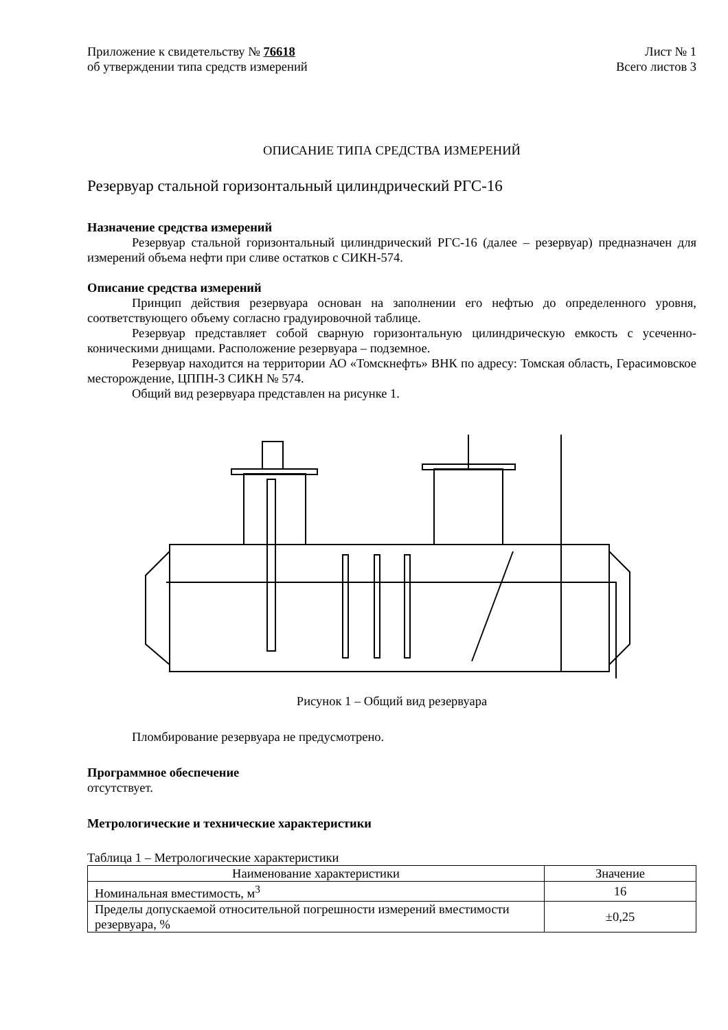Приложение к свидетельству № 76618
об утверждении типа средств измерений
Лист № 1
Всего листов 3
ОПИСАНИЕ ТИПА СРЕДСТВА ИЗМЕРЕНИЙ
Резервуар стальной горизонтальный цилиндрический РГС-16
Назначение средства измерений
Резервуар стальной горизонтальный цилиндрический РГС-16 (далее – резервуар) предназначен для измерений объема нефти при сливе остатков с СИКН-574.
Описание средства измерений
Принцип действия резервуара основан на заполнении его нефтью до определенного уровня, соответствующего объему согласно градуировочной таблице.
Резервуар представляет собой сварную горизонтальную цилиндрическую емкость с усеченно-коническими днищами. Расположение резервуара – подземное.
Резервуар находится на территории АО «Томскнефть» ВНК по адресу: Томская область, Герасимовское месторождение, ЦППН-3 СИКН № 574.
Общий вид резервуара представлен на рисунке 1.
Рисунок 1 – Общий вид резервуара
Пломбирование резервуара не предусмотрено.
Программное обеспечение
отсутствует.
Метрологические и технические характеристики
Таблица 1 – Метрологические характеристики
| Наименование характеристики | Значение |
| --- | --- |
| Номинальная вместимость, м<sup>3</sup> | 16 |
| Пределы допускаемой относительной погрешности измерений вместимости резервуара, % | ±0,25 |